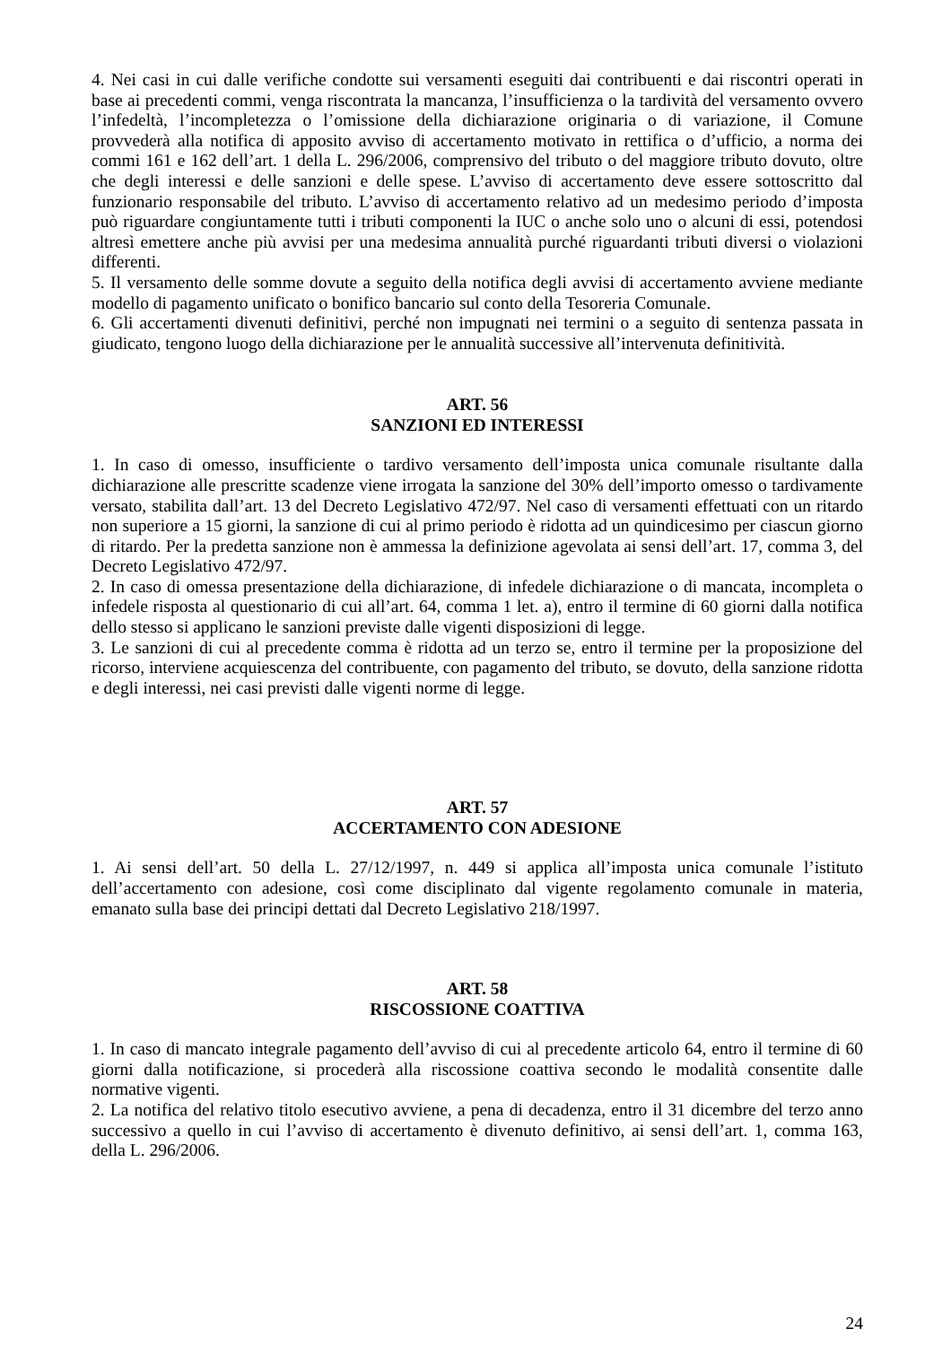4. Nei casi in cui dalle verifiche condotte sui versamenti eseguiti dai contribuenti e dai riscontri operati in base ai precedenti commi, venga riscontrata la mancanza, l’insufficienza o la tardività del versamento ovvero l’infedeltà, l’incompletezza o l’omissione della dichiarazione originaria o di variazione, il Comune provvederà alla notifica di apposito avviso di accertamento motivato in rettifica o d’ufficio, a norma dei commi 161 e 162 dell’art. 1 della L. 296/2006, comprensivo del tributo o del maggiore tributo dovuto, oltre che degli interessi e delle sanzioni e delle spese. L’avviso di accertamento deve essere sottoscritto dal funzionario responsabile del tributo. L’avviso di accertamento relativo ad un medesimo periodo d’imposta può riguardare congiuntamente tutti i tributi componenti la IUC o anche solo uno o alcuni di essi, potendosi altresì emettere anche più avvisi per una medesima annualità purché riguardanti tributi diversi o violazioni differenti.
5. Il versamento delle somme dovute a seguito della notifica degli avvisi di accertamento avviene mediante modello di pagamento unificato o bonifico bancario sul conto della Tesoreria Comunale.
6. Gli accertamenti divenuti definitivi, perché non impugnati nei termini o a seguito di sentenza passata in giudicato, tengono luogo della dichiarazione per le annualità successive all’intervenuta definitività.
ART. 56
SANZIONI ED INTERESSI
1. In caso di omesso, insufficiente o tardivo versamento dell’imposta unica comunale risultante dalla dichiarazione alle prescritte scadenze viene irrogata la sanzione del 30% dell’importo omesso o tardivamente versato, stabilita dall’art. 13 del Decreto Legislativo 472/97. Nel caso di versamenti effettuati con un ritardo non superiore a 15 giorni, la sanzione di cui al primo periodo è ridotta ad un quindicesimo per ciascun giorno di ritardo. Per la predetta sanzione non è ammessa la definizione agevolata ai sensi dell’art. 17, comma 3, del Decreto Legislativo 472/97.
2. In caso di omessa presentazione della dichiarazione, di infedele dichiarazione o di mancata, incompleta o infedele risposta al questionario di cui all’art. 64, comma 1 let. a), entro il termine di 60 giorni dalla notifica dello stesso si applicano le sanzioni previste dalle vigenti disposizioni di legge.
3. Le sanzioni di cui al precedente comma è ridotta ad un terzo se, entro il termine per la proposizione del ricorso, interviene acquiescenza del contribuente, con pagamento del tributo, se dovuto, della sanzione ridotta e degli interessi, nei casi previsti dalle vigenti norme di legge.
ART. 57
ACCERTAMENTO CON ADESIONE
1. Ai sensi dell’art. 50 della L. 27/12/1997, n. 449 si applica all’imposta unica comunale l’istituto dell’accertamento con adesione, così come disciplinato dal vigente regolamento comunale in materia, emanato sulla base dei principi dettati dal Decreto Legislativo 218/1997.
ART. 58
RISCOSSIONE COATTIVA
1. In caso di mancato integrale pagamento dell’avviso di cui al precedente articolo 64, entro il termine di 60 giorni dalla notificazione, si procederà alla riscossione coattiva secondo le modalità consentite dalle normative vigenti.
2. La notifica del relativo titolo esecutivo avviene, a pena di decadenza, entro il 31 dicembre del terzo anno successivo a quello in cui l’avviso di accertamento è divenuto definitivo, ai sensi dell’art. 1, comma 163, della L. 296/2006.
24